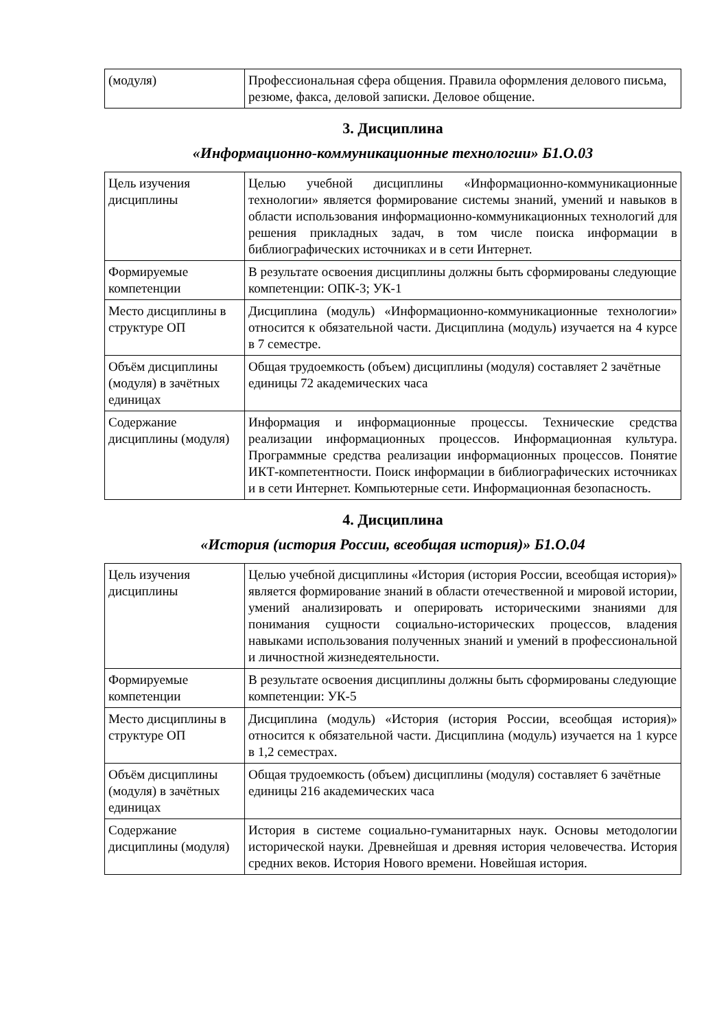| (модуля) | Профессиональная сфера общения. Правила оформления делового письма, резюме, факса, деловой записки. Деловое общение. |
3. Дисциплина
«Информационно-коммуникационные технологии» Б1.О.03
| Цель изучения дисциплины | Целью учебной дисциплины «Информационно-коммуникационные технологии» является формирование системы знаний, умений и навыков в области использования информационно-коммуникационных технологий для решения прикладных задач, в том числе поиска информации в библиографических источниках и в сети Интернет. |
| Формируемые компетенции | В результате освоения дисциплины должны быть сформированы следующие компетенции: ОПК-3; УК-1 |
| Место дисциплины в структуре ОП | Дисциплина (модуль) «Информационно-коммуникационные технологии» относится к обязательной части. Дисциплина (модуль) изучается на 4 курсе в 7 семестре. |
| Объём дисциплины (модуля) в зачётных единицах | Общая трудоемкость (объем) дисциплины (модуля) составляет 2 зачётные единицы 72 академических часа |
| Содержание дисциплины (модуля) | Информация и информационные процессы. Технические средства реализации информационных процессов. Информационная культура. Программные средства реализации информационных процессов. Понятие ИКТ-компетентности. Поиск информации в библиографических источниках и в сети Интернет. Компьютерные сети. Информационная безопасность. |
4. Дисциплина
«История (история России, всеобщая история)» Б1.О.04
| Цель изучения дисциплины | Целью учебной дисциплины «История (история России, всеобщая история)» является формирование знаний в области отечественной и мировой истории, умений анализировать и оперировать историческими знаниями для понимания сущности социально-исторических процессов, владения навыками использования полученных знаний и умений в профессиональной и личностной жизнедеятельности. |
| Формируемые компетенции | В результате освоения дисциплины должны быть сформированы следующие компетенции: УК-5 |
| Место дисциплины в структуре ОП | Дисциплина (модуль) «История (история России, всеобщая история)» относится к обязательной части. Дисциплина (модуль) изучается на 1 курсе в 1,2 семестрах. |
| Объём дисциплины (модуля) в зачётных единицах | Общая трудоемкость (объем) дисциплины (модуля) составляет 6 зачётные единицы 216 академических часа |
| Содержание дисциплины (модуля) | История в системе социально-гуманитарных наук. Основы методологии исторической науки. Древнейшая и древняя история человечества. История средних веков. История Нового времени. Новейшая история. |